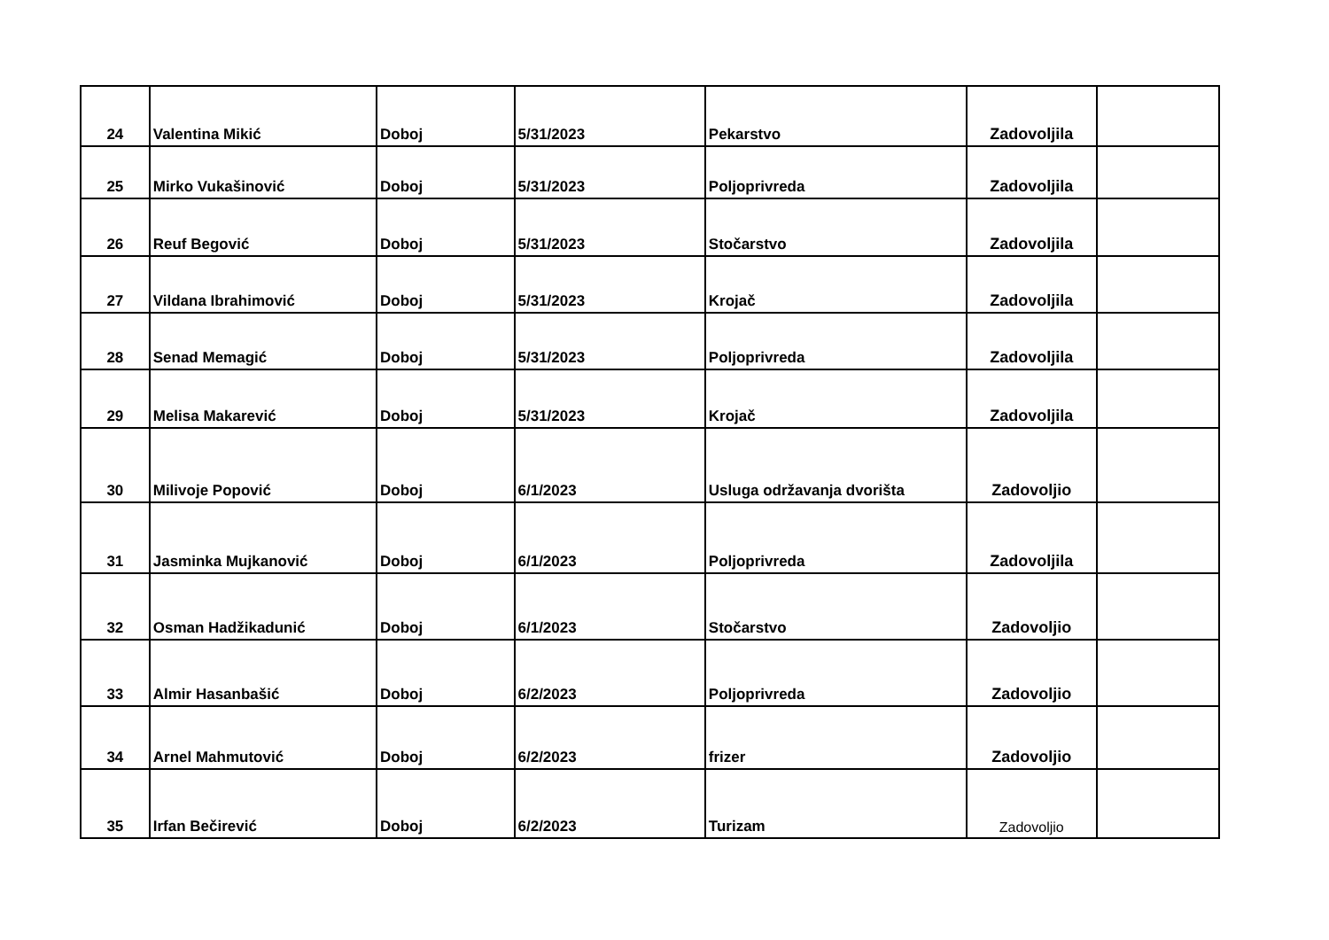| 24 | Valentina Mikić | Doboj | 5/31/2023 | Pekarstvo | Zadovoljila | |
| 25 | Mirko Vukašinović | Doboj | 5/31/2023 | Poljoprivreda | Zadovoljila | |
| 26 | Reuf Begović | Doboj | 5/31/2023 | Stočarstvo | Zadovoljila | |
| 27 | Vildana Ibrahimović | Doboj | 5/31/2023 | Krojač | Zadovoljila | |
| 28 | Senad Memagić | Doboj | 5/31/2023 | Poljoprivreda | Zadovoljila | |
| 29 | Melisa Makarević | Doboj | 5/31/2023 | Krojač | Zadovoljila | |
| 30 | Milivoje Popović | Doboj | 6/1/2023 | Usluga održavanja dvorišta | Zadovoljio | |
| 31 | Jasminka Mujkanović | Doboj | 6/1/2023 | Poljoprivreda | Zadovoljila | |
| 32 | Osman Hadžikadunić | Doboj | 6/1/2023 | Stočarstvo | Zadovoljio | |
| 33 | Almir Hasanbašić | Doboj | 6/2/2023 | Poljoprivreda | Zadovoljio | |
| 34 | Arnel Mahmutović | Doboj | 6/2/2023 | frizer | Zadovoljio | |
| 35 | Irfan Bečirević | Doboj | 6/2/2023 | Turizam | Zadovoljio | |